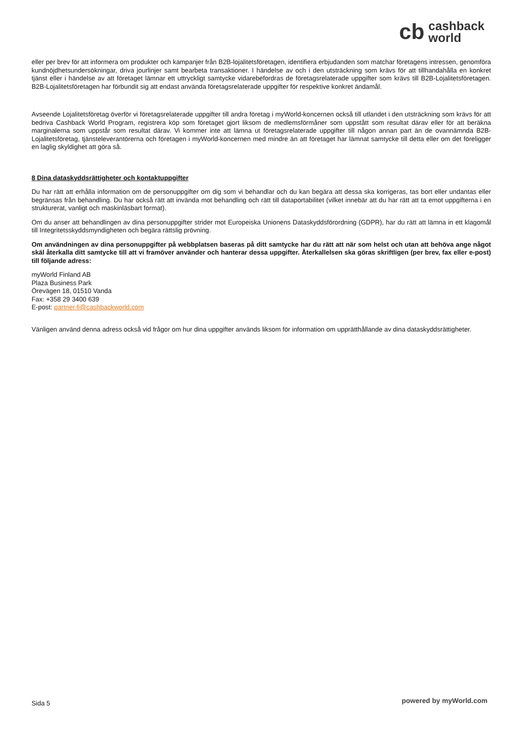cb cashback
world
eller per brev för att informera om produkter och kampanjer från B2B-lojalitetsföretagen, identifiera erbjudanden som matchar företagens intressen, genomföra kundnöjdhetsundersökningar, driva jourlinjer samt bearbeta transaktioner. I händelse av och i den utsträckning som krävs för att tillhandahålla en konkret tjänst eller i händelse av att företaget lämnar ett uttryckligt samtycke vidarebefordras de företagsrelaterade uppgifter som krävs till B2B-Lojalitetsföretagen. B2B-Lojalitetsföretagen har förbundit sig att endast använda företagsrelaterade uppgifter för respektive konkret ändamål.
Avseende Lojalitetsföretag överför vi företagsrelaterade uppgifter till andra företag i myWorld-koncernen också till utlandet i den utsträckning som krävs för att bedriva Cashback World Program, registrera köp som företaget gjort liksom de medlemsförmåner som uppstått som resultat därav eller för att beräkna marginalerna som uppstår som resultat därav. Vi kommer inte att lämna ut företagsrelaterade uppgifter till någon annan part än de ovannämnda B2B-Lojalitetsföretag, tjänsteleverantörerna och företagen i myWorld-koncernen med mindre än att företaget har lämnat samtycke till detta eller om det föreligger en laglig skyldighet att göra så.
8 Dina dataskyddsrättigheter och kontaktuppgifter
Du har rätt att erhålla information om de personuppgifter om dig som vi behandlar och du kan begära att dessa ska korrigeras, tas bort eller undantas eller begränsas från behandling. Du har också rätt att invända mot behandling och rätt till dataportabilitet (vilket innebär att du har rätt att ta emot uppgifterna i en strukturerat, vanligt och maskinläsbart format).
Om du anser att behandlingen av dina personuppgifter strider mot Europeiska Unionens Dataskyddsförordning (GDPR), har du rätt att lämna in ett klagomål till Integritetsskyddsmyndigheten och begära rättslig prövning.
Om användningen av dina personuppgifter på webbplatsen baseras på ditt samtycke har du rätt att när som helst och utan att behöva ange något skäl återkalla ditt samtycke till att vi framöver använder och hanterar dessa uppgifter. Återkallelsen ska göras skriftligen (per brev, fax eller e-post) till följande adress:
myWorld Finland AB
Plaza Business Park
Örevägen 18, 01510 Vanda
Fax: +358 29 3400 639
E-post: partner.fi@cashbackworld.com
Vänligen använd denna adress också vid frågor om hur dina uppgifter används liksom för information om upprätthållande av dina dataskyddsrättigheter.
Sida 5 powered by myWorld.com